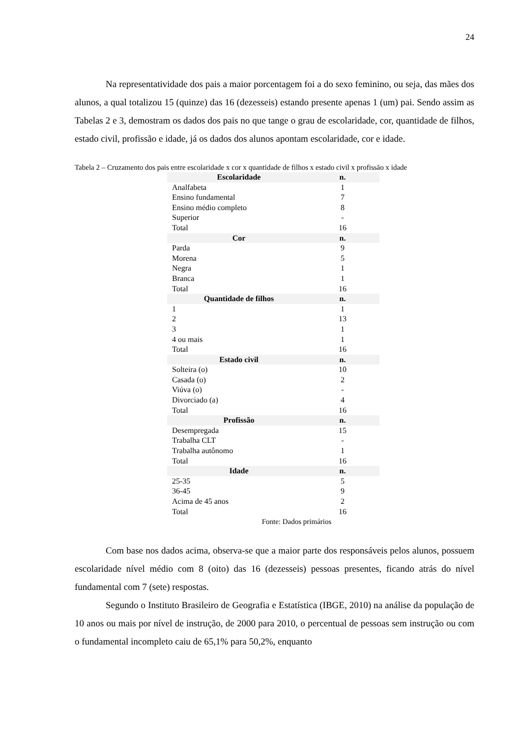24
Na representatividade dos pais a maior porcentagem foi a do sexo feminino, ou seja, das mães dos alunos, a qual totalizou 15 (quinze) das 16 (dezesseis) estando presente apenas 1 (um) pai. Sendo assim as Tabelas 2 e 3, demostram os dados dos pais no que tange o grau de escolaridade, cor, quantidade de filhos, estado civil, profissão e idade, já os dados dos alunos apontam escolaridade, cor e idade.
Tabela 2 – Cruzamento dos pais entre escolaridade x cor x quantidade de filhos x estado civil x profissão x idade
| Escolaridade | n. |
| Analfabeta | 1 |
| Ensino fundamental | 7 |
| Ensino médio completo | 8 |
| Superior | - |
| Total | 16 |
| Cor | n. |
| Parda | 9 |
| Morena | 5 |
| Negra | 1 |
| Branca | 1 |
| Total | 16 |
| Quantidade de filhos | n. |
| 1 | 1 |
| 2 | 13 |
| 3 | 1 |
| 4 ou mais | 1 |
| Total | 16 |
| Estado civil | n. |
| Solteira (o) | 10 |
| Casada (o) | 2 |
| Viúva (o) | - |
| Divorciado (a) | 4 |
| Total | 16 |
| Profissão | n. |
| Desempregada | 15 |
| Trabalha CLT | - |
| Trabalha autônomo | 1 |
| Total | 16 |
| Idade | n. |
| 25-35 | 5 |
| 36-45 | 9 |
| Acima de 45 anos | 2 |
| Total | 16 |
Fonte: Dados primários
Com base nos dados acima, observa-se que a maior parte dos responsáveis pelos alunos, possuem escolaridade nível médio com 8 (oito) das 16 (dezesseis) pessoas presentes, ficando atrás do nível fundamental com 7 (sete) respostas.
Segundo o Instituto Brasileiro de Geografia e Estatística (IBGE, 2010) na análise da população de 10 anos ou mais por nível de instrução, de 2000 para 2010, o percentual de pessoas sem instrução ou com o fundamental incompleto caiu de 65,1% para 50,2%, enquanto